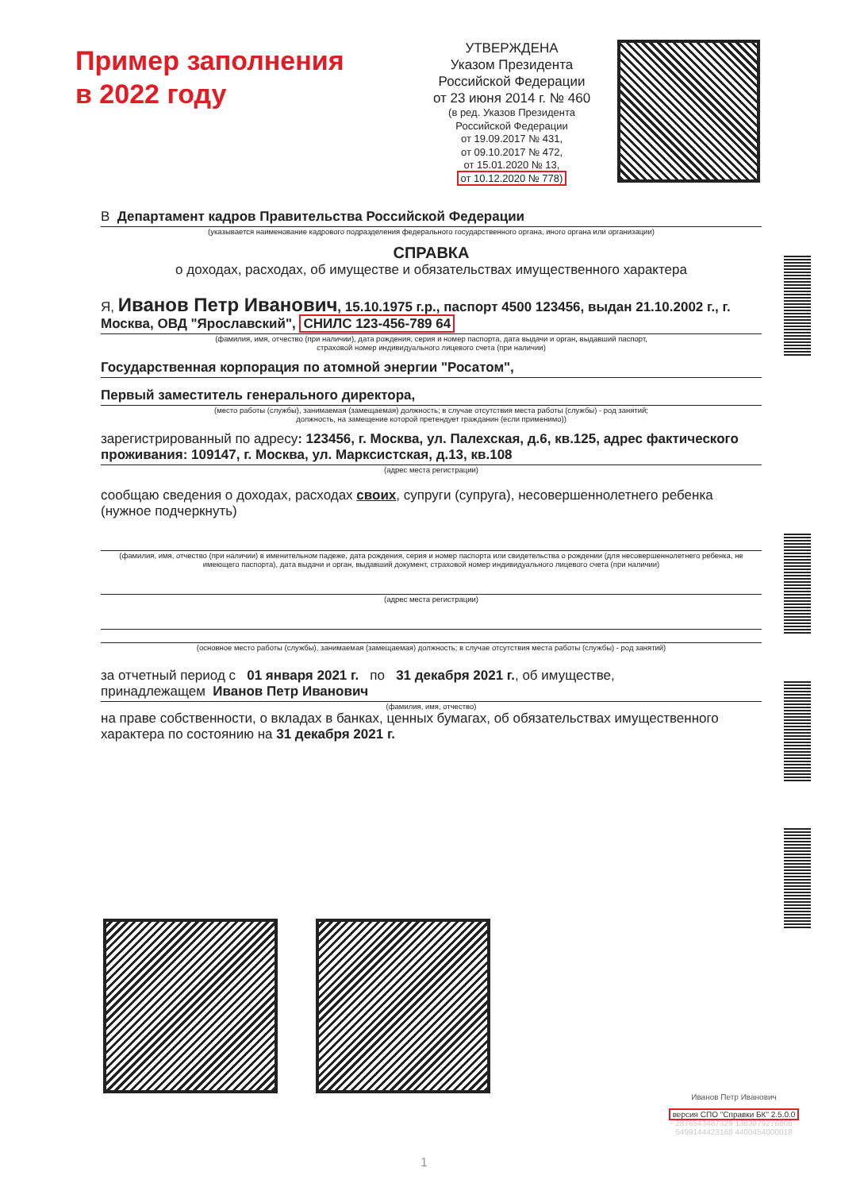Пример заполнения
в 2022 году
УТВЕРЖДЕНА
Указом Президента Российской Федерации
от 23 июня 2014 г. № 460
(в ред. Указов Президента Российской Федерации
от 19.09.2017 № 431,
от 09.10.2017 № 472,
от 15.01.2020 № 13,
от 10.12.2020 № 778)
В Департамент кадров Правительства Российской Федерации
(указывается наименование кадрового подразделения федерального государственного органа, иного органа или организации)
СПРАВКА
о доходах, расходах, об имуществе и обязательствах имущественного характера
Я, Иванов Петр Иванович, 15.10.1975 г.р., паспорт 4500 123456, выдан 21.10.2002 г., г. Москва, ОВД "Ярославский", СНИЛС 123-456-789 64
(фамилия, имя, отчество (при наличии), дата рождения, серия и номер паспорта, дата выдачи и орган, выдавший паспорт,
страховой номер индивидуального лицевого счета (при наличии)
Государственная корпорация по атомной энергии "Росатом",
Первый заместитель генерального директора,
(место работы (службы), занимаемая (замещаемая) должность; в случае отсутствия места работы (службы) - род занятий;
должность, на замещение которой претендует гражданин (если применимо))
зарегистрированный по адресу: 123456, г. Москва, ул. Палехская, д.6, кв.125, адрес фактического проживания: 109147, г. Москва, ул. Марксистская, д.13, кв.108
(адрес места регистрации)
сообщаю сведения о доходах, расходах своих, супруги (супруга), несовершеннолетнего ребенка (нужное подчеркнуть)
(фамилия, имя, отчество (при наличии) в именительном падеже, дата рождения, серия и номер паспорта или свидетельства о рождении (для несовершеннолетнего ребенка, не имеющего паспорта), дата выдачи и орган, выдавший документ, страховой номер индивидуального лицевого счета (при наличии)
(адрес места регистрации)
(основное место работы (службы), занимаемая (замещаемая) должность; в случае отсутствия места работы (службы) - род занятий)
за отчетный период с 01 января 2021 г. по 31 декабря 2021 г., об имуществе,
принадлежащем Иванов Петр Иванович
(фамилия, имя, отчество)
на праве собственности, о вкладах в банках, ценных бумагах, об обязательствах имущественного характера по состоянию на 31 декабря 2021 г.
Иванов Петр Иванович
версия СПО "Справки БК" 2.5.0.0
2876543487329 1383879276806
5499144423168 4400454000018
1